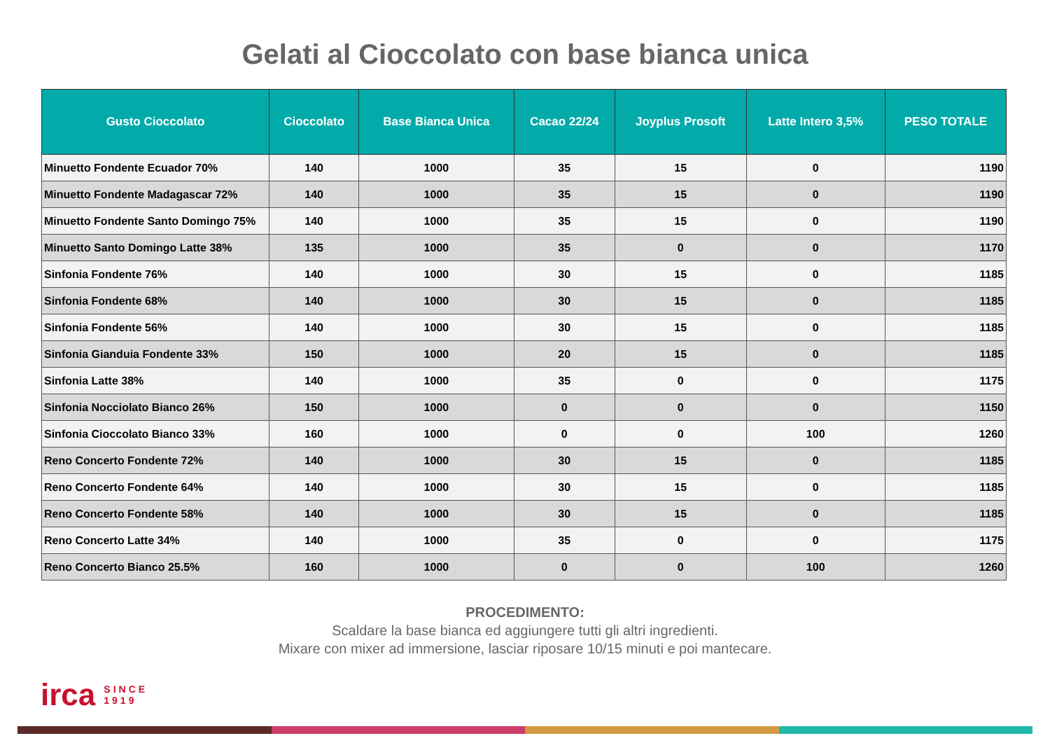Gelati al Cioccolato con base bianca unica
| Gusto Cioccolato | Cioccolato | Base Bianca Unica | Cacao 22/24 | Joyplus Prosoft | Latte Intero 3,5% | PESO TOTALE |
| --- | --- | --- | --- | --- | --- | --- |
| Minuetto Fondente Ecuador 70% | 140 | 1000 | 35 | 15 | 0 | 1190 |
| Minuetto Fondente Madagascar 72% | 140 | 1000 | 35 | 15 | 0 | 1190 |
| Minuetto Fondente Santo Domingo 75% | 140 | 1000 | 35 | 15 | 0 | 1190 |
| Minuetto Santo Domingo Latte 38% | 135 | 1000 | 35 | 0 | 0 | 1170 |
| Sinfonia Fondente 76% | 140 | 1000 | 30 | 15 | 0 | 1185 |
| Sinfonia Fondente 68% | 140 | 1000 | 30 | 15 | 0 | 1185 |
| Sinfonia Fondente 56% | 140 | 1000 | 30 | 15 | 0 | 1185 |
| Sinfonia Gianduia Fondente 33% | 150 | 1000 | 20 | 15 | 0 | 1185 |
| Sinfonia Latte 38% | 140 | 1000 | 35 | 0 | 0 | 1175 |
| Sinfonia Nocciolato Bianco 26% | 150 | 1000 | 0 | 0 | 0 | 1150 |
| Sinfonia Cioccolato Bianco 33% | 160 | 1000 | 0 | 0 | 100 | 1260 |
| Reno Concerto Fondente 72% | 140 | 1000 | 30 | 15 | 0 | 1185 |
| Reno Concerto Fondente 64% | 140 | 1000 | 30 | 15 | 0 | 1185 |
| Reno Concerto Fondente 58% | 140 | 1000 | 30 | 15 | 0 | 1185 |
| Reno Concerto Latte 34% | 140 | 1000 | 35 | 0 | 0 | 1175 |
| Reno Concerto Bianco 25.5% | 160 | 1000 | 0 | 0 | 100 | 1260 |
PROCEDIMENTO:
Scaldare la base bianca ed aggiungere tutti gli altri ingredienti.
Mixare con mixer ad immersione, lasciar riposare 10/15 minuti e poi mantecare.
irca SINCE
1919